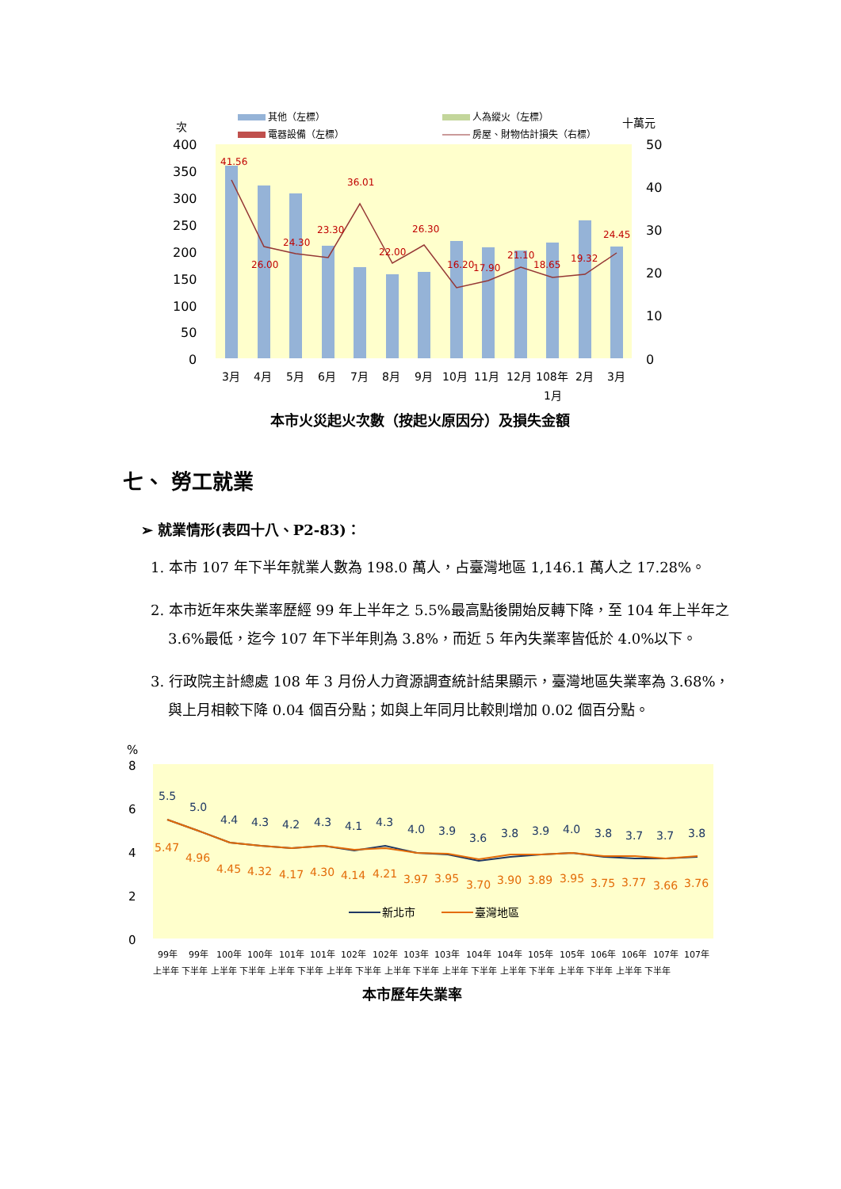次
十萬元
其他（左標）
人為縱火（左標）
電器設備（左標）
房屋、財物估計損失（右標）
400
350
300
250
200
150
100
50
0
50
40
30
20
10
0
41.56
36.01
23.30
24.30
26.00
26.30
22.00
16.20
17.90
21.10
18.65
19.32
24.45
3月
4月
5月
6月
7月
8月
9月
10月
11月
12月
108年
1月
2月
3月
本市火災起火次數（按起火原因分）及損失金額
七、 勞工就業
➢ 就業情形(表四十八、P2-83)：
1. 本市 107 年下半年就業人數為 198.0 萬人，占臺灣地區 1,146.1 萬人之 17.28%。
2. 本市近年來失業率歷經 99 年上半年之 5.5%最高點後開始反轉下降，至 104 年上半年之 3.6%最低，迄今 107 年下半年則為 3.8%，而近 5 年內失業率皆低於 4.0%以下。
3. 行政院主計總處 108 年 3 月份人力資源調查統計結果顯示，臺灣地區失業率為 3.68%，與上月相較下降 0.04 個百分點；如與上年同月比較則增加 0.02 個百分點。
%
8
6
4
2
0
5.5
5.0
4.4
4.3
4.2
4.3
4.1
4.3
4.0
3.9
3.6
3.8
3.9
4.0
3.8
3.7
3.7
3.8
5.47
4.96
4.45
4.32
4.17
4.30
4.14
4.21
3.97
3.95
3.70
3.90
3.89
3.95
3.75
3.77
3.66
3.76
新北市
臺灣地區
99年
99年
100年
100年
101年
101年
102年
102年
103年
103年
104年
104年
105年
105年
106年
106年
107年
107年
上半年 下半年 上半年 下半年 上半年 下半年 上半年 下半年 上半年 下半年 上半年 下半年 上半年 下半年 上半年 下半年 上半年 下半年
本市歷年失業率